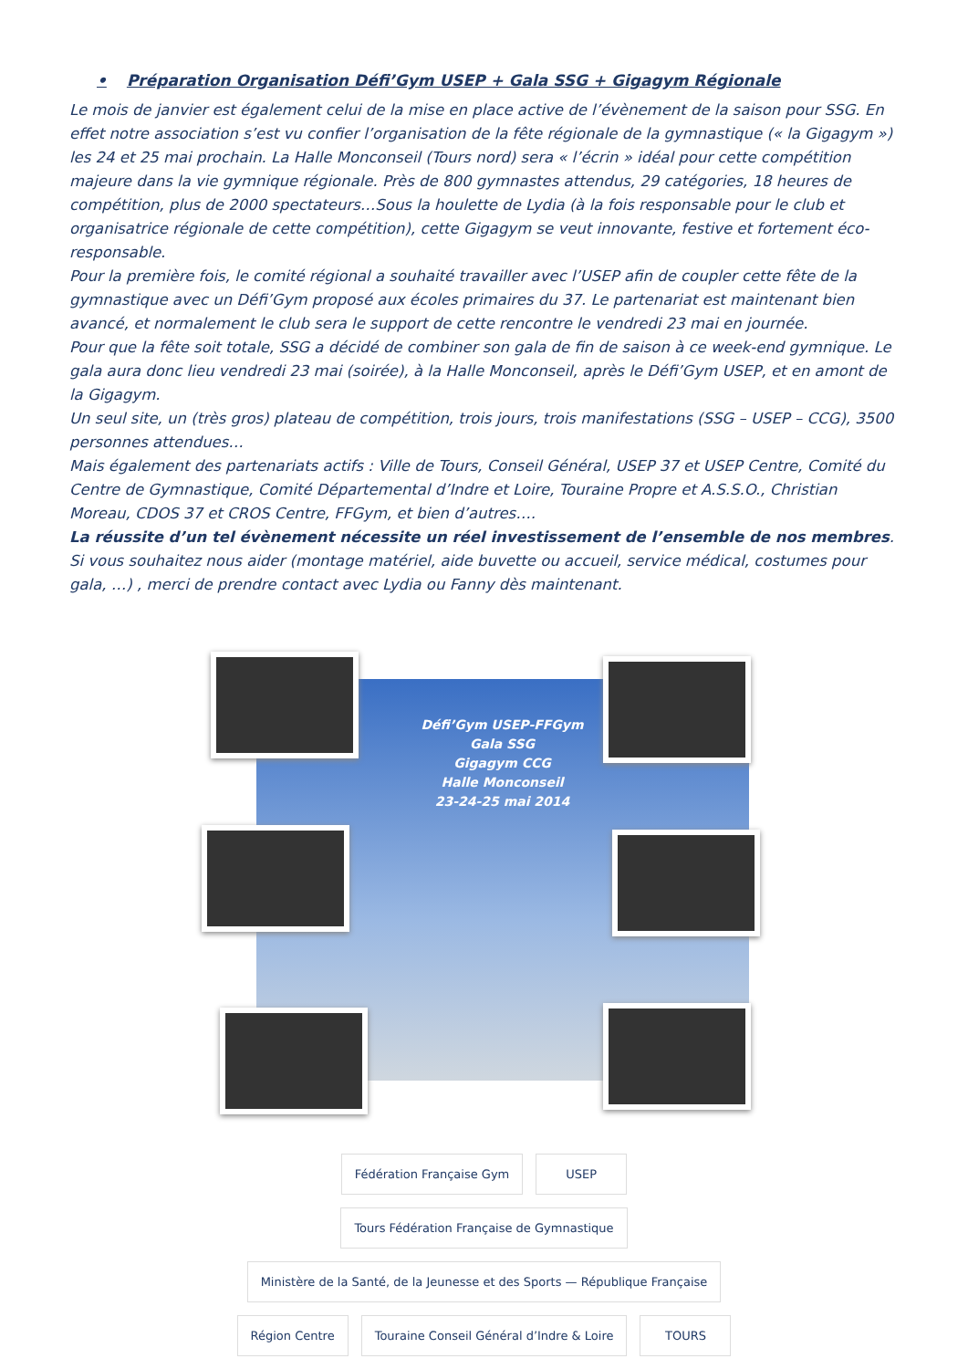• Préparation Organisation Défi’Gym USEP + Gala SSG + Gigagym Régionale
Le mois de janvier est également celui de la mise en place active de l’évènement de la saison pour SSG. En effet notre association s’est vu confier l’organisation de la fête régionale de la gymnastique (« la Gigagym ») les 24 et 25 mai prochain. La Halle Monconseil (Tours nord) sera « l’écrin » idéal pour cette compétition majeure dans la vie gymnique régionale. Près de 800 gymnastes attendus, 29 catégories, 18 heures de compétition, plus de 2000 spectateurs…Sous la houlette de Lydia (à la fois responsable pour le club et organisatrice régionale de cette compétition), cette Gigagym se veut innovante, festive et fortement éco-responsable.
Pour la première fois, le comité régional a souhaité travailler avec l’USEP afin de coupler cette fête de la gymnastique avec un Défi’Gym proposé aux écoles primaires du 37. Le partenariat est maintenant bien avancé, et normalement le club sera le support de cette rencontre le vendredi 23 mai en journée.
Pour que la fête soit totale, SSG a décidé de combiner son gala de fin de saison à ce week-end gymnique. Le gala aura donc lieu vendredi 23 mai (soirée), à la Halle Monconseil, après le Défi’Gym USEP, et en amont de la Gigagym.
Un seul site, un (très gros) plateau de compétition, trois jours, trois manifestations (SSG – USEP – CCG), 3500 personnes attendues…
Mais également des partenariats actifs : Ville de Tours, Conseil Général, USEP 37 et USEP Centre, Comité du Centre de Gymnastique, Comité Départemental d’Indre et Loire, Touraine Propre et A.S.S.O., Christian Moreau, CDOS 37 et CROS Centre, FFGym, et bien d’autres….
La réussite d’un tel évènement nécessite un réel investissement de l’ensemble de nos membres.
Si vous souhaitez nous aider (montage matériel, aide buvette ou accueil, service médical, costumes pour gala, …) , merci de prendre contact avec Lydia ou Fanny dès maintenant.
Défi’Gym USEP-FFGym
Gala SSG
Gigagym CCG
Halle Monconseil
23-24-25 mai 2014
Fédération Française Gym
USEP
Tours Fédération Française de Gymnastique
Ministère de la Santé, de la Jeunesse et des Sports — République Française
Région Centre
Touraine Conseil Général d’Indre & Loire
TOURS